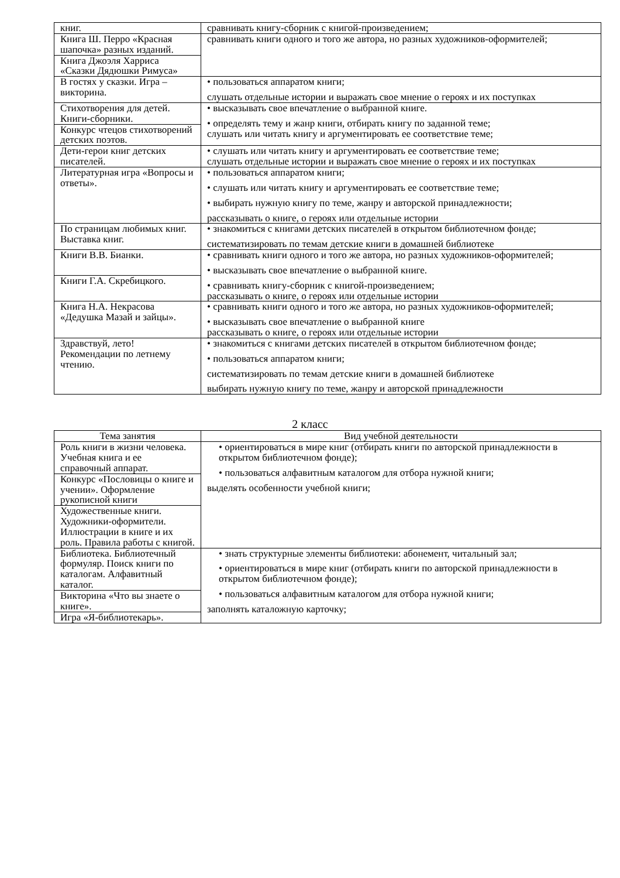| книг. | сравнивать книгу-сборник с книгой-произведением; |
| Книга Ш. Перро «Красная шапочка» разных изданий. | сравнивать книги одного и того же автора, но разных художников-оформителей; |
| Книга Джоэля Харриса «Сказки Дядюшки Римуса» | |
| В гостях у сказки. Игра – викторина. | • пользоваться аппаратом книги; слушать отдельные истории и выражать свое мнение о героях и их поступках |
| Стихотворения для детей. Книги-сборники. | • высказывать свое впечатление о выбранной книге. • определять тему и жанр книги, отбирать книгу по заданной теме; слушать или читать книгу и аргументировать ее соответствие теме; |
| Конкурс чтецов стихотворений детских поэтов. | |
| Дети-герои книг детских писателей. | • слушать или читать книгу и аргументировать ее соответствие теме; слушать отдельные истории и выражать свое мнение о героях и их поступках |
| Литературная игра «Вопросы и ответы». | • пользоваться аппаратом книги; • слушать или читать книгу и аргументировать ее соответствие теме; • выбирать нужную книгу по теме, жанру и авторской принадлежности; рассказывать о книге, о героях или отдельные истории |
| По страницам любимых книг. Выставка книг. | • знакомиться с книгами детских писателей в открытом библиотечном фонде; систематизировать по темам детские книги в домашней библиотеке |
| Книги В.В. Бианки. | • сравнивать книги одного и того же автора, но разных художников-оформителей; • высказывать свое впечатление о выбранной книге. • сравнивать книгу-сборник с книгой-произведением; рассказывать о книге, о героях или отдельные истории |
| Книги Г.А. Скребицкого. | |
| Книга Н.А. Некрасова «Дедушка Мазай и зайцы». | • сравнивать книги одного и того же автора, но разных художников-оформителей; • высказывать свое впечатление о выбранной книге рассказывать о книге, о героях или отдельные истории |
| Здравствуй, лето! Рекомендации по летнему чтению. | • знакомиться с книгами детских писателей в открытом библиотечном фонде; • пользоваться аппаратом книги; систематизировать по темам детские книги в домашней библиотеке выбирать нужную книгу по теме, жанру и авторской принадлежности |
2 класс
| Тема занятия | Вид учебной деятельности |
| --- | --- |
| Роль книги в жизни человека. Учебная книга и ее справочный аппарат. | • ориентироваться в мире книг (отбирать книги по авторской принадлежности в открытом библиотечном фонде); • пользоваться алфавитным каталогом для отбора нужной книги; выделять особенности учебной книги; |
| Конкурс «Пословицы о книге и учении». Оформление рукописной книги | |
| Художественные книги. Художники-оформители. Иллюстрации в книге и их роль. Правила работы с книгой. | |
| Библиотека. Библиотечный формуляр. Поиск книги по каталогам. Алфавитный каталог. | • знать структурные элементы библиотеки: абонемент, читальный зал; • ориентироваться в мире книг (отбирать книги по авторской принадлежности в открытом библиотечном фонде); • пользоваться алфавитным каталогом для отбора нужной книги; заполнять каталожную карточку; |
| Викторина «Что вы знаете о книге». | |
| Игра «Я-библиотекарь». | |